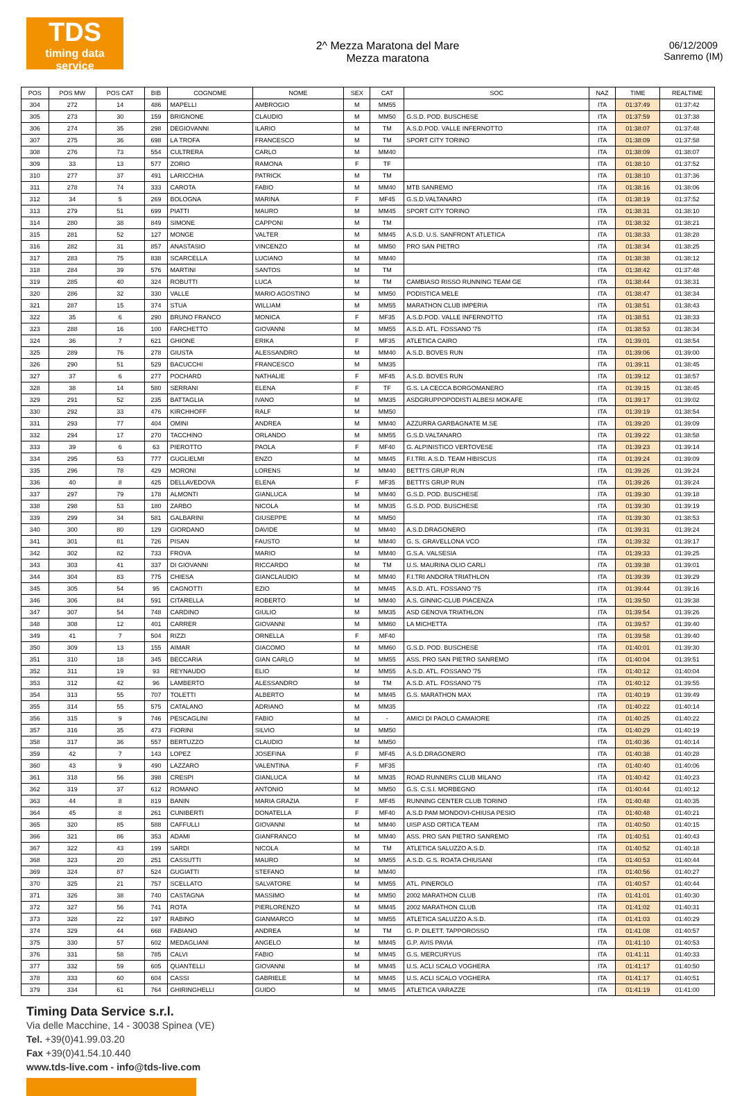TDS
timing data service
2^ Mezza Maratona del Mare
Mezza maratona
06/12/2009
Sanremo (IM)
| POS | POS MW | POS CAT | BIB | COGNOME | NOME | SEX | CAT | SOC | NAZ | TIME | REALTIME |
| --- | --- | --- | --- | --- | --- | --- | --- | --- | --- | --- | --- |
| 304 | 272 | 14 | 486 | MAPELLI | AMBROGIO | M | MM55 | | ITA | 01:37:49 | 01:37:42 |
| 305 | 273 | 30 | 159 | BRIGNONE | CLAUDIO | M | MM50 | G.S.D. POD. BUSCHESE | ITA | 01:37:59 | 01:37:38 |
| 306 | 274 | 35 | 298 | DEGIOVANNI | ILARIO | M | TM | A.S.D.POD. VALLE INFERNOTTO | ITA | 01:38:07 | 01:37:48 |
| 307 | 275 | 36 | 698 | LA TROFA | FRANCESCO | M | TM | SPORT CITY TORINO | ITA | 01:38:09 | 01:37:58 |
| 308 | 276 | 73 | 554 | CULTRERA | CARLO | M | MM40 | | ITA | 01:38:09 | 01:38:07 |
| 309 | 33 | 13 | 577 | ZORIO | RAMONA | F | TF | | ITA | 01:38:10 | 01:37:52 |
| 310 | 277 | 37 | 491 | LARICCHIA | PATRICK | M | TM | | ITA | 01:38:10 | 01:37:36 |
| 311 | 278 | 74 | 333 | CAROTA | FABIO | M | MM40 | MTB SANREMO | ITA | 01:38:16 | 01:38:06 |
| 312 | 34 | 5 | 269 | BOLOGNA | MARINA | F | MF45 | G.S.D.VALTANARO | ITA | 01:38:19 | 01:37:52 |
| 313 | 279 | 51 | 699 | PIATTI | MAURO | M | MM45 | SPORT CITY TORINO | ITA | 01:38:31 | 01:38:10 |
| 314 | 280 | 38 | 849 | SIMONE | CAPPONI | M | TM | | ITA | 01:38:32 | 01:38:21 |
| 315 | 281 | 52 | 127 | MONGE | VALTER | M | MM45 | A.S.D. U.S. SANFRONT ATLETICA | ITA | 01:38:33 | 01:38:28 |
| 316 | 282 | 31 | 857 | ANASTASIO | VINCENZO | M | MM50 | PRO SAN PIETRO | ITA | 01:38:34 | 01:38:25 |
| 317 | 283 | 75 | 838 | SCARCELLA | LUCIANO | M | MM40 | | ITA | 01:38:38 | 01:38:12 |
| 318 | 284 | 39 | 576 | MARTINI | SANTOS | M | TM | | ITA | 01:38:42 | 01:37:48 |
| 319 | 285 | 40 | 324 | ROBUTTI | LUCA | M | TM | CAMBIASO RISSO RUNNING TEAM GE | ITA | 01:38:44 | 01:38:31 |
| 320 | 286 | 32 | 330 | VALLE | MARIO AGOSTINO | M | MM50 | PODISTICA MELE | ITA | 01:38:47 | 01:38:34 |
| 321 | 287 | 15 | 374 | STUA | WILLIAM | M | MM55 | MARATHON CLUB IMPERIA | ITA | 01:38:51 | 01:38:43 |
| 322 | 35 | 6 | 290 | BRUNO FRANCO | MONICA | F | MF35 | A.S.D.POD. VALLE INFERNOTTO | ITA | 01:38:51 | 01:38:33 |
| 323 | 288 | 16 | 100 | FARCHETTO | GIOVANNI | M | MM55 | A.S.D. ATL. FOSSANO '75 | ITA | 01:38:53 | 01:38:34 |
| 324 | 36 | 7 | 621 | GHIONE | ERIKA | F | MF35 | ATLETICA CAIRO | ITA | 01:39:01 | 01:38:54 |
| 325 | 289 | 76 | 278 | GIUSTA | ALESSANDRO | M | MM40 | A.S.D. BOVES RUN | ITA | 01:39:06 | 01:39:00 |
| 326 | 290 | 51 | 529 | BACUCCHI | FRANCESCO | M | MM35 | | ITA | 01:39:11 | 01:38:45 |
| 327 | 37 | 6 | 277 | POCHARD | NATHALIE | F | MF45 | A.S.D. BOVES RUN | ITA | 01:39:12 | 01:38:57 |
| 328 | 38 | 14 | 580 | SERRANI | ELENA | F | TF | G.S. LA CECCA BORGOMANERO | ITA | 01:39:15 | 01:38:45 |
| 329 | 291 | 52 | 235 | BATTAGLIA | IVANO | M | MM35 | ASDGRUPPOPODISTI ALBESI MOKAFE | ITA | 01:39:17 | 01:39:02 |
| 330 | 292 | 33 | 476 | KIRCHHOFF | RALF | M | MM50 | | ITA | 01:39:19 | 01:38:54 |
| 331 | 293 | 77 | 404 | OMINI | ANDREA | M | MM40 | AZZURRA GARBAGNATE M.SE | ITA | 01:39:20 | 01:39:09 |
| 332 | 294 | 17 | 270 | TACCHINO | ORLANDO | M | MM55 | G.S.D.VALTANARO | ITA | 01:39:22 | 01:38:58 |
| 333 | 39 | 6 | 63 | PIEROTTO | PAOLA | F | MF40 | G. ALPINISTICO VERTOVESE | ITA | 01:39:23 | 01:39:14 |
| 334 | 295 | 53 | 777 | GUGLIELMI | ENZO | M | MM45 | F.I.TRI. A.S.D. TEAM HIBISCUS | ITA | 01:39:24 | 01:39:09 |
| 335 | 296 | 78 | 429 | MORONI | LORENS | M | MM40 | BETTI'S GRUP RUN | ITA | 01:39:26 | 01:39:24 |
| 336 | 40 | 8 | 425 | DELLAVEDOVA | ELENA | F | MF35 | BETTI'S GRUP RUN | ITA | 01:39:26 | 01:39:24 |
| 337 | 297 | 79 | 178 | ALMONTI | GIANLUCA | M | MM40 | G.S.D. POD. BUSCHESE | ITA | 01:39:30 | 01:39:18 |
| 338 | 298 | 53 | 180 | ZARBO | NICOLA | M | MM35 | G.S.D. POD. BUSCHESE | ITA | 01:39:30 | 01:39:19 |
| 339 | 299 | 34 | 581 | GALBARINI | GIUSEPPE | M | MM50 | | ITA | 01:39:30 | 01:38:53 |
| 340 | 300 | 80 | 129 | GIORDANO | DAVIDE | M | MM40 | A.S.D.DRAGONERO | ITA | 01:39:31 | 01:39:24 |
| 341 | 301 | 81 | 726 | PISAN | FAUSTO | M | MM40 | G. S. GRAVELLONA VCO | ITA | 01:39:32 | 01:39:17 |
| 342 | 302 | 82 | 733 | FROVA | MARIO | M | MM40 | G.S.A. VALSESIA | ITA | 01:39:33 | 01:39:25 |
| 343 | 303 | 41 | 337 | DI GIOVANNI | RICCARDO | M | TM | U.S. MAURINA OLIO CARLI | ITA | 01:39:38 | 01:39:01 |
| 344 | 304 | 83 | 775 | CHIESA | GIANCLAUDIO | M | MM40 | F.I.TRI ANDORA TRIATHLON | ITA | 01:39:39 | 01:39:29 |
| 345 | 305 | 54 | 95 | CAGNOTTI | EZIO | M | MM45 | A.S.D. ATL. FOSSANO '75 | ITA | 01:39:44 | 01:39:16 |
| 346 | 306 | 84 | 591 | CITARELLA | ROBERTO | M | MM40 | A.S. GINNIC-CLUB PIACENZA | ITA | 01:39:50 | 01:39:38 |
| 347 | 307 | 54 | 748 | CARDINO | GIULIO | M | MM35 | ASD GENOVA TRIATHLON | ITA | 01:39:54 | 01:39:26 |
| 348 | 308 | 12 | 401 | CARRER | GIOVANNI | M | MM60 | LA MICHETTA | ITA | 01:39:57 | 01:39:40 |
| 349 | 41 | 7 | 504 | RIZZI | ORNELLA | F | MF40 | | ITA | 01:39:58 | 01:39:40 |
| 350 | 309 | 13 | 155 | AIMAR | GIACOMO | M | MM60 | G.S.D. POD. BUSCHESE | ITA | 01:40:01 | 01:39:30 |
| 351 | 310 | 18 | 345 | BECCARIA | GIAN CARLO | M | MM55 | ASS. PRO SAN PIETRO SANREMO | ITA | 01:40:04 | 01:39:51 |
| 352 | 311 | 19 | 93 | REYNAUDO | ELIO | M | MM55 | A.S.D. ATL. FOSSANO '75 | ITA | 01:40:12 | 01:40:04 |
| 353 | 312 | 42 | 96 | LAMBERTO | ALESSANDRO | M | TM | A.S.D. ATL. FOSSANO '75 | ITA | 01:40:12 | 01:39:55 |
| 354 | 313 | 55 | 707 | TOLETTI | ALBERTO | M | MM45 | G.S. MARATHON MAX | ITA | 01:40:19 | 01:39:49 |
| 355 | 314 | 55 | 575 | CATALANO | ADRIANO | M | MM35 | | ITA | 01:40:22 | 01:40:14 |
| 356 | 315 | 9 | 746 | PESCAGLINI | FABIO | M | - | AMICI DI PAOLO CAMAIORE | ITA | 01:40:25 | 01:40:22 |
| 357 | 316 | 35 | 473 | FIORINI | SILVIO | M | MM50 | | ITA | 01:40:29 | 01:40:19 |
| 358 | 317 | 36 | 557 | BERTUZZO | CLAUDIO | M | MM50 | | ITA | 01:40:36 | 01:40:14 |
| 359 | 42 | 7 | 143 | LOPEZ | JOSEFINA | F | MF45 | A.S.D.DRAGONERO | ITA | 01:40:38 | 01:40:28 |
| 360 | 43 | 9 | 490 | LAZZARO | VALENTINA | F | MF35 | | ITA | 01:40:40 | 01:40:06 |
| 361 | 318 | 56 | 398 | CRESPI | GIANLUCA | M | MM35 | ROAD RUNNERS CLUB MILANO | ITA | 01:40:42 | 01:40:23 |
| 362 | 319 | 37 | 612 | ROMANO | ANTONIO | M | MM50 | G.S. C.S.I. MORBEGNO | ITA | 01:40:44 | 01:40:12 |
| 363 | 44 | 8 | 819 | BANIN | MARIA GRAZIA | F | MF45 | RUNNING CENTER CLUB TORINO | ITA | 01:40:48 | 01:40:35 |
| 364 | 45 | 8 | 261 | CUNIBERTI | DONATELLA | F | MF40 | A.S.D PAM MONDOVI-CHIUSA PESIO | ITA | 01:40:48 | 01:40:21 |
| 365 | 320 | 85 | 588 | CAFFULLI | GIOVANNI | M | MM40 | UISP ASD ORTICA TEAM | ITA | 01:40:50 | 01:40:15 |
| 366 | 321 | 86 | 353 | ADAMI | GIANFRANCO | M | MM40 | ASS. PRO SAN PIETRO SANREMO | ITA | 01:40:51 | 01:40:43 |
| 367 | 322 | 43 | 199 | SARDI | NICOLA | M | TM | ATLETICA SALUZZO A.S.D. | ITA | 01:40:52 | 01:40:18 |
| 368 | 323 | 20 | 251 | CASSUTTI | MAURO | M | MM55 | A.S.D. G.S. ROATA CHIUSANI | ITA | 01:40:53 | 01:40:44 |
| 369 | 324 | 87 | 524 | GUGIATTI | STEFANO | M | MM40 | | ITA | 01:40:56 | 01:40:27 |
| 370 | 325 | 21 | 757 | SCELLATO | SALVATORE | M | MM55 | ATL. PINEROLO | ITA | 01:40:57 | 01:40:44 |
| 371 | 326 | 38 | 740 | CASTAGNA | MASSIMO | M | MM50 | 2002 MARATHON CLUB | ITA | 01:41:01 | 01:40:30 |
| 372 | 327 | 56 | 741 | ROTA | PIERLORENZO | M | MM45 | 2002 MARATHON CLUB | ITA | 01:41:02 | 01:40:31 |
| 373 | 328 | 22 | 197 | RABINO | GIANMARCO | M | MM55 | ATLETICA SALUZZO A.S.D. | ITA | 01:41:03 | 01:40:29 |
| 374 | 329 | 44 | 668 | FABIANO | ANDREA | M | TM | G. P. DILETT. TAPPOROSSO | ITA | 01:41:08 | 01:40:57 |
| 375 | 330 | 57 | 602 | MEDAGLIANI | ANGELO | M | MM45 | G.P. AVIS PAVIA | ITA | 01:41:10 | 01:40:53 |
| 376 | 331 | 58 | 785 | CALVI | FABIO | M | MM45 | G.S. MERCURYUS | ITA | 01:41:11 | 01:40:33 |
| 377 | 332 | 59 | 605 | QUANTELLI | GIOVANNI | M | MM45 | U.S. ACLI SCALO VOGHERA | ITA | 01:41:17 | 01:40:50 |
| 378 | 333 | 60 | 604 | CASSI | GABRIELE | M | MM45 | U.S. ACLI SCALO VOGHERA | ITA | 01:41:17 | 01:40:51 |
| 379 | 334 | 61 | 764 | GHIRINGHELLI | GUIDO | M | MM45 | ATLETICA VARAZZE | ITA | 01:41:19 | 01:41:00 |
Timing Data Service s.r.l.
Via delle Macchine, 14 - 30038 Spinea (VE)
Tel. +39(0)41.99.03.20
Fax +39(0)41.54.10.440
www.tds-live.com - info@tds-live.com